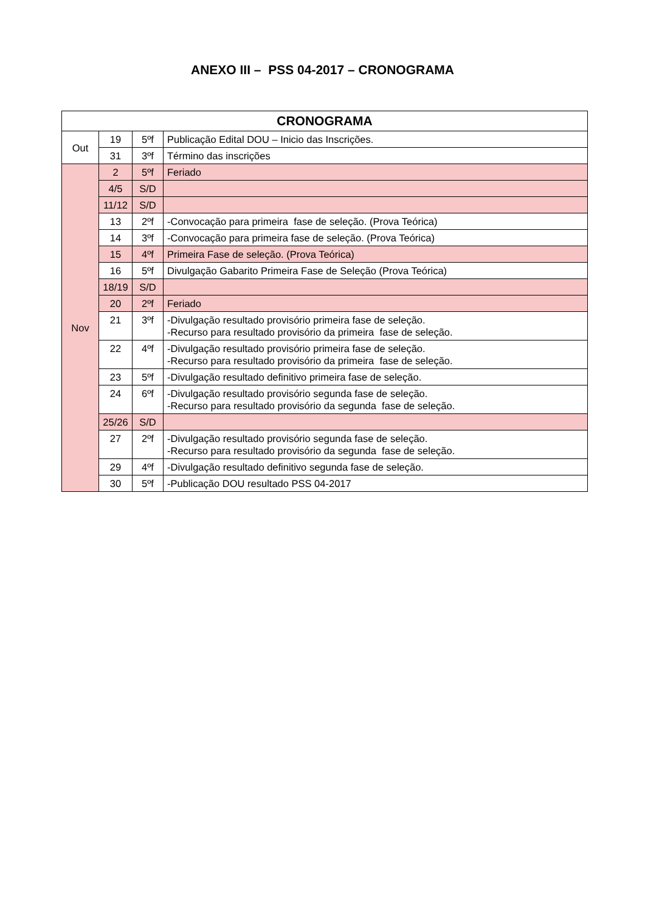ANEXO III – PSS 04-2017 – CRONOGRAMA
| CRONOGRAMA | | | |
| --- | --- | --- | --- |
| Out | 19 | 5ºf | Publicação Edital DOU – Inicio das Inscrições. |
| | 31 | 3ºf | Término das inscrições |
| Nov | 2 | 5ºf | Feriado |
| | 4/5 | S/D | |
| | 11/12 | S/D | |
| | 13 | 2ºf | -Convocação para primeira fase de seleção. (Prova Teórica) |
| | 14 | 3ºf | -Convocação para primeira fase de seleção. (Prova Teórica) |
| | 15 | 4ºf | Primeira Fase de seleção. (Prova Teórica) |
| | 16 | 5ºf | Divulgação Gabarito Primeira Fase de Seleção (Prova Teórica) |
| | 18/19 | S/D | |
| | 20 | 2ºf | Feriado |
| | 21 | 3ºf | -Divulgação resultado provisório primeira fase de seleção. -Recurso para resultado provisório da primeira fase de seleção. |
| | 22 | 4ºf | -Divulgação resultado provisório primeira fase de seleção. -Recurso para resultado provisório da primeira fase de seleção. |
| | 23 | 5ºf | -Divulgação resultado definitivo primeira fase de seleção. |
| | 24 | 6ºf | -Divulgação resultado provisório segunda fase de seleção. -Recurso para resultado provisório da segunda fase de seleção. |
| | 25/26 | S/D | |
| | 27 | 2ºf | -Divulgação resultado provisório segunda fase de seleção. -Recurso para resultado provisório da segunda fase de seleção. |
| | 29 | 4ºf | -Divulgação resultado definitivo segunda fase de seleção. |
| | 30 | 5ºf | -Publicação DOU resultado PSS 04-2017 |